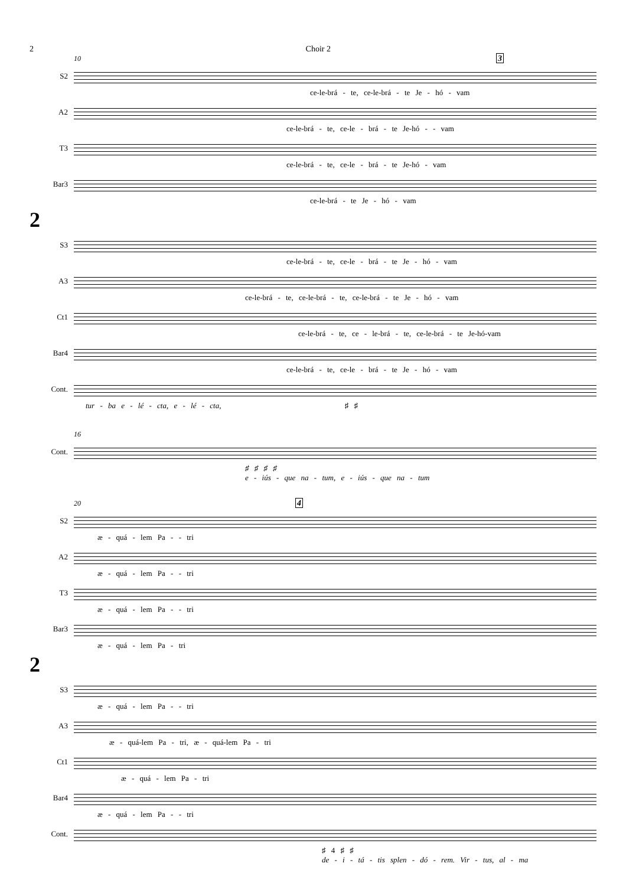2 Choir 2
10 3
S2
ce-le-brá - te, ce-le-brá - te Je - hó - vam
A2
ce-le-brá - te, ce-le - brá - te Je-hó - - vam
T3
ce-le-brá - te, ce-le - brá - te Je-hó - vam
Bar3
ce-le-brá - te Je - hó - vam
2
S3
ce-le-brá - te, ce-le - brá - te Je - hó - vam
A3
ce-le-brá - te, ce-le-brá - te, ce-le-brá - te Je - hó - vam
Ct1
ce-le-brá - te, ce - le-brá - te, ce-le-brá - te Je-hó-vam
Bar4
ce-le-brá - te, ce-le - brá - te Je - hó - vam
Cont.
tur - ba e - lé - cta, e - lé - cta, ♯ ♯
16
Cont.
♯ ♯ ♯ ♯
e - iús - que na - tum, e - iús - que na - tum
20 4
S2
æ - quá - lem Pa - - tri
A2
æ - quá - lem Pa - - tri
T3
æ - quá - lem Pa - - tri
Bar3
æ - quá - lem Pa - tri
2
S3
æ - quá - lem Pa - - tri
A3
æ - quá-lem Pa - tri, æ - quá-lem Pa - tri
Ct1
æ - quá - lem Pa - tri
Bar4
æ - quá - lem Pa - - tri
Cont.
♯ 4 ♯ ♯
de - i - tá - tis splen - dó - rem. Vir - tus, al - ma